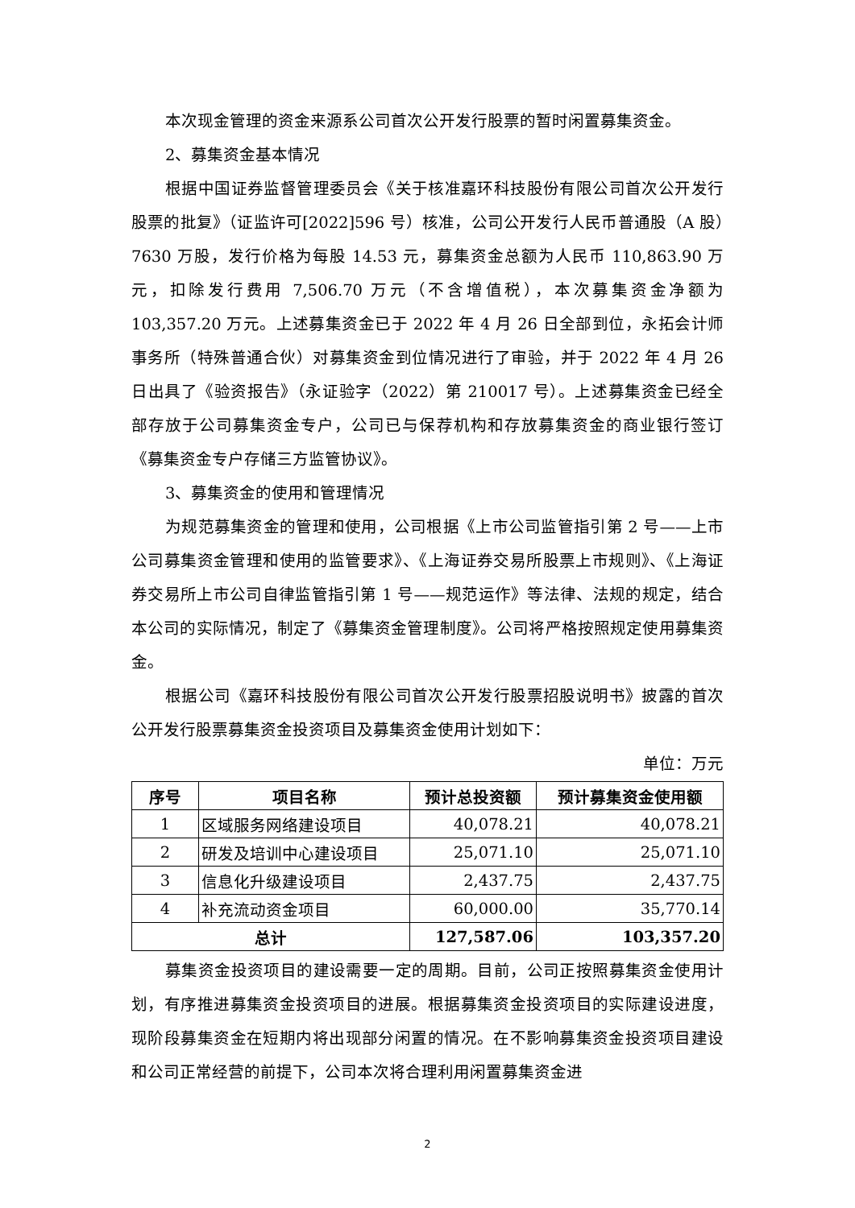本次现金管理的资金来源系公司首次公开发行股票的暂时闲置募集资金。
2、募集资金基本情况
根据中国证券监督管理委员会《关于核准嘉环科技股份有限公司首次公开发行股票的批复》（证监许可[2022]596 号）核准，公司公开发行人民币普通股（A 股）7630 万股，发行价格为每股 14.53 元，募集资金总额为人民币 110,863.90 万元，扣除发行费用 7,506.70 万元（不含增值税），本次募集资金净额为 103,357.20 万元。上述募集资金已于 2022 年 4 月 26 日全部到位，永拓会计师事务所（特殊普通合伙）对募集资金到位情况进行了审验，并于 2022 年 4 月 26 日出具了《验资报告》（永证验字（2022）第 210017 号）。上述募集资金已经全部存放于公司募集资金专户，公司已与保荐机构和存放募集资金的商业银行签订《募集资金专户存储三方监管协议》。
3、募集资金的使用和管理情况
为规范募集资金的管理和使用，公司根据《上市公司监管指引第 2 号——上市公司募集资金管理和使用的监管要求》、《上海证券交易所股票上市规则》、《上海证券交易所上市公司自律监管指引第 1 号——规范运作》等法律、法规的规定，结合本公司的实际情况，制定了《募集资金管理制度》。公司将严格按照规定使用募集资金。
根据公司《嘉环科技股份有限公司首次公开发行股票招股说明书》披露的首次公开发行股票募集资金投资项目及募集资金使用计划如下：
单位：万元
| 序号 | 项目名称 | 预计总投资额 | 预计募集资金使用额 |
| --- | --- | --- | --- |
| 1 | 区域服务网络建设项目 | 40,078.21 | 40,078.21 |
| 2 | 研发及培训中心建设项目 | 25,071.10 | 25,071.10 |
| 3 | 信息化升级建设项目 | 2,437.75 | 2,437.75 |
| 4 | 补充流动资金项目 | 60,000.00 | 35,770.14 |
| 总计 | | 127,587.06 | 103,357.20 |
募集资金投资项目的建设需要一定的周期。目前，公司正按照募集资金使用计划，有序推进募集资金投资项目的进展。根据募集资金投资项目的实际建设进度，现阶段募集资金在短期内将出现部分闲置的情况。在不影响募集资金投资项目建设和公司正常经营的前提下，公司本次将合理利用闲置募集资金进
2